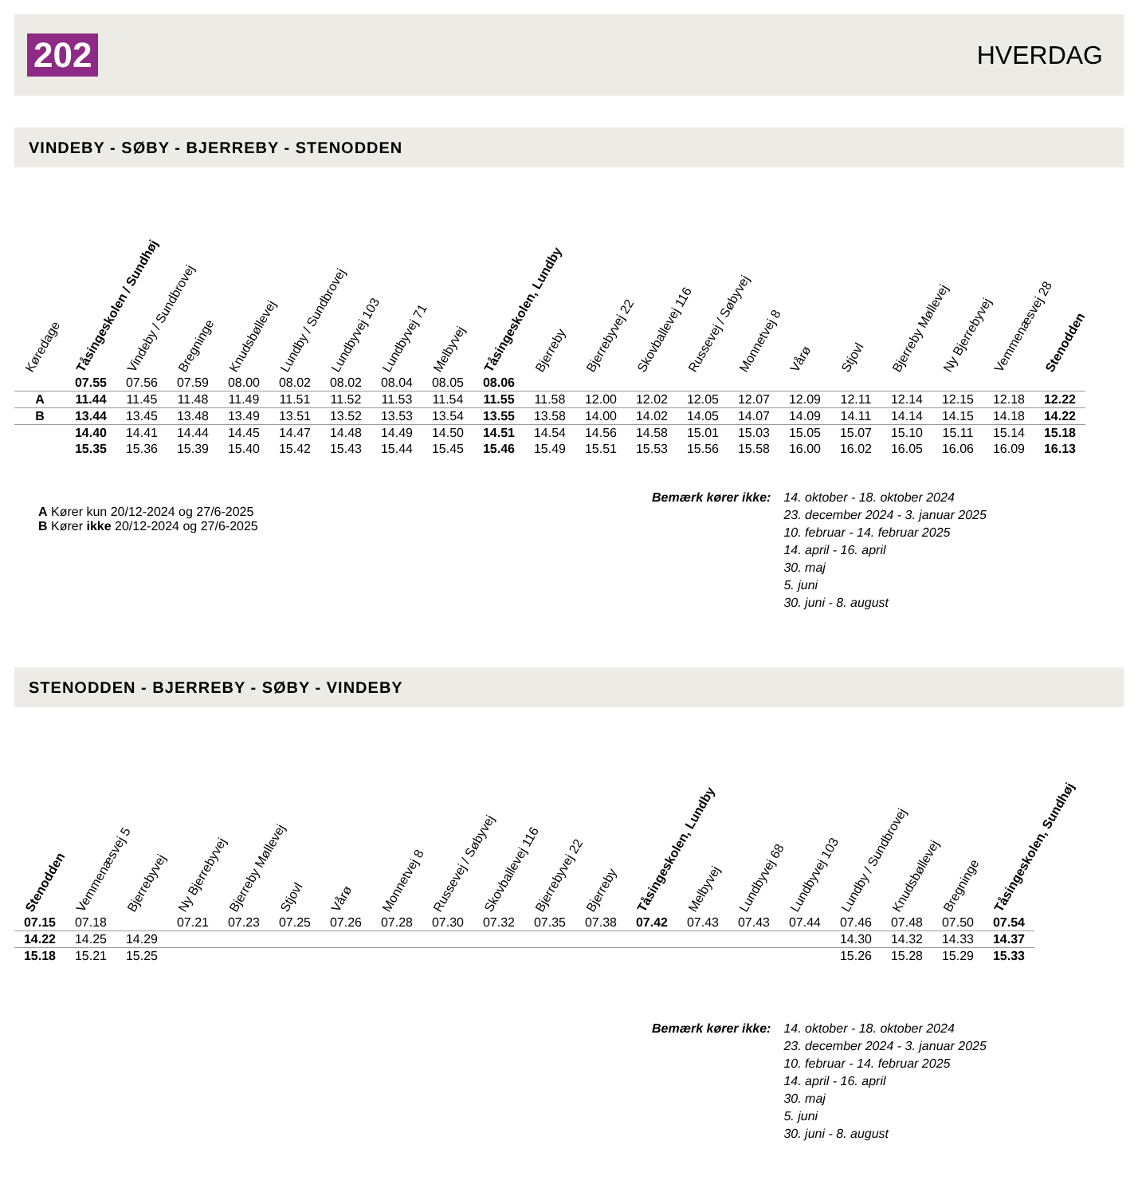202 HVERDAG
VINDEBY - SØBY - BJERREBY - STENODDEN
| Køredage | Tåsingeskolen / Sundhøj | Vindeby / Sundbrovej | Bregninge | Knudsbøllevej | Lundby / Sundbrovej | Lundbyvej 103 | Lundbyvej 71 | Melbyvej | Tåsingeskolen, Lundby | Bjerreby | Bjerrebyvej 22 | Skovballevej 116 | Russevej / Søbyvej | Monnetvej 8 | Vårø | Stjovl | Bjerreby Møllevej | Ny Bjerrebyvej | Vemmenæsvej 28 | Stenodden |
| --- | --- | --- | --- | --- | --- | --- | --- | --- | --- | --- | --- | --- | --- | --- | --- | --- | --- | --- | --- | --- |
| | 07.55 | 07.56 | 07.59 | 08.00 | 08.02 | 08.02 | 08.04 | 08.05 | 08.06 | | | | | | | | | | | |
| A | 11.44 | 11.45 | 11.48 | 11.49 | 11.51 | 11.52 | 11.53 | 11.54 | 11.55 | 11.58 | 12.00 | 12.02 | 12.05 | 12.07 | 12.09 | 12.11 | 12.14 | 12.15 | 12.18 | 12.22 |
| B | 13.44 | 13.45 | 13.48 | 13.49 | 13.51 | 13.52 | 13.53 | 13.54 | 13.55 | 13.58 | 14.00 | 14.02 | 14.05 | 14.07 | 14.09 | 14.11 | 14.14 | 14.15 | 14.18 | 14.22 |
| | 14.40 | 14.41 | 14.44 | 14.45 | 14.47 | 14.48 | 14.49 | 14.50 | 14.51 | 14.54 | 14.56 | 14.58 | 15.01 | 15.03 | 15.05 | 15.07 | 15.10 | 15.11 | 15.14 | 15.18 |
| | 15.35 | 15.36 | 15.39 | 15.40 | 15.42 | 15.43 | 15.44 | 15.45 | 15.46 | 15.49 | 15.51 | 15.53 | 15.56 | 15.58 | 16.00 | 16.02 | 16.05 | 16.06 | 16.09 | 16.13 |
A Kører kun 20/12-2024 og 27/6-2025
B Kører ikke 20/12-2024 og 27/6-2025
Bemærk kører ikke: 14. oktober - 18. oktober 2024
23. december 2024 - 3. januar 2025
10. februar - 14. februar 2025
14. april - 16. april
30. maj
5. juni
30. juni - 8. august
STENODDEN - BJERREBY - SØBY - VINDEBY
| Stenodden | Vemmenæsvej 5 | Bjerrebyvej | Ny Bjerrebyvej | Bjerreby Møllevej | Stjovl | Vårø | Monnetvej 8 | Russevej / Søbyvej | Skovballevej 116 | Bjerrebyvej 22 | Bjerreby | Tåsingeskolen, Lundby | Melbyvej | Lundbyvej 68 | Lundbyvej 103 | Lundby / Sundbrovej | Knudsbøllevej | Bregninge | Tåsingeskolen, Sundhøj |
| --- | --- | --- | --- | --- | --- | --- | --- | --- | --- | --- | --- | --- | --- | --- | --- | --- | --- | --- | --- |
| 07.15 | 07.18 | | 07.21 | 07.23 | 07.25 | 07.26 | 07.28 | 07.30 | 07.32 | 07.35 | 07.38 | 07.42 | 07.43 | 07.43 | 07.44 | 07.46 | 07.48 | 07.50 | 07.54 |
| 14.22 | 14.25 | 14.29 | | | | | | | | | | | | | | 14.30 | 14.32 | 14.33 | 14.37 |
| 15.18 | 15.21 | 15.25 | | | | | | | | | | | | | | 15.26 | 15.28 | 15.29 | 15.33 |
Bemærk kører ikke: 14. oktober - 18. oktober 2024
23. december 2024 - 3. januar 2025
10. februar - 14. februar 2025
14. april - 16. april
30. maj
5. juni
30. juni - 8. august